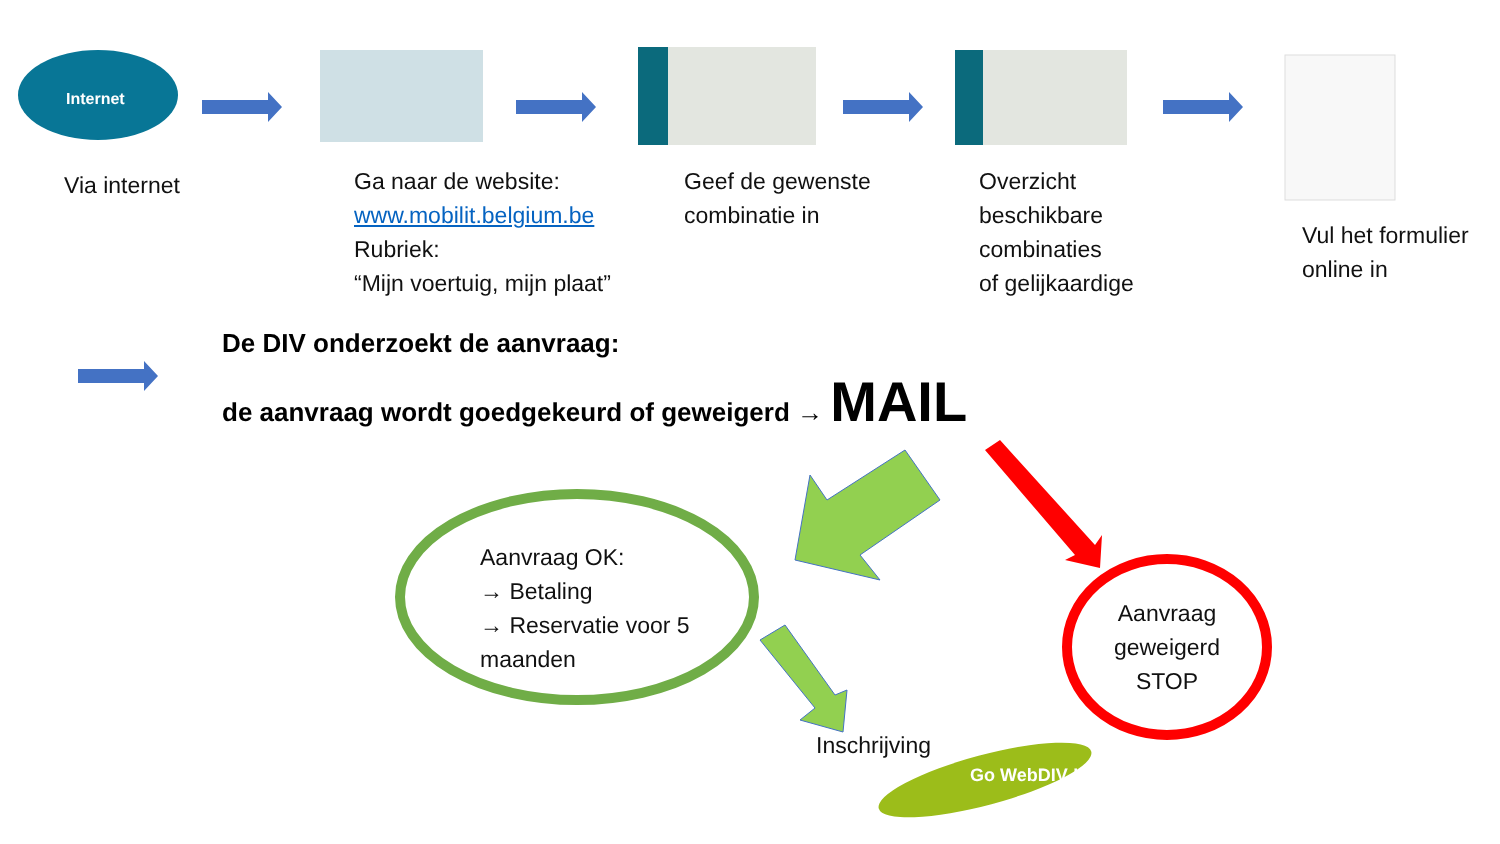Internet
Via internet
Ga naar de website:
www.mobilit.belgium.be
Rubriek:
“Mijn voertuig, mijn plaat”
Geef de gewenste combinatie in
Overzicht
beschikbare
combinaties
of gelijkaardige
Vul het formulier
online in
De DIV onderzoekt de aanvraag:
de aanvraag wordt goedgekeurd of geweigerd → MAIL
Aanvraag OK:
→ Betaling
→ Reservatie voor 5
maanden
Aanvraag geweigerd STOP
Inschrijving
Go WebDIV !